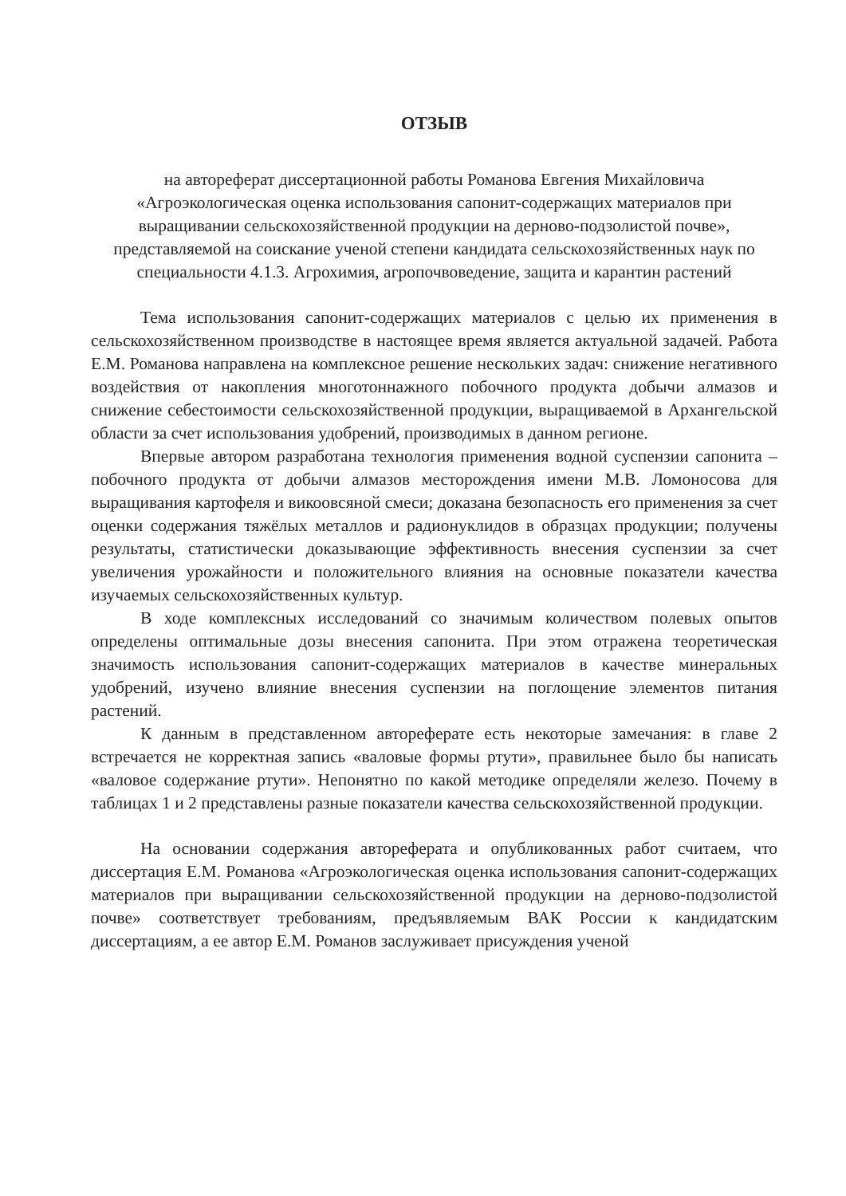ОТЗЫВ
на автореферат диссертационной работы Романова Евгения Михайловича «Агроэкологическая оценка использования сапонит-содержащих материалов при выращивании сельскохозяйственной продукции на дерново-подзолистой почве», представляемой на соискание ученой степени кандидата сельскохозяйственных наук по специальности 4.1.3. Агрохимия, агропочвоведение, защита и карантин растений
Тема использования сапонит-содержащих материалов с целью их применения в сельскохозяйственном производстве в настоящее время является актуальной задачей. Работа Е.М. Романова направлена на комплексное решение нескольких задач: снижение негативного воздействия от накопления многотоннажного побочного продукта добычи алмазов и снижение себестоимости сельскохозяйственной продукции, выращиваемой в Архангельской области за счет использования удобрений, производимых в данном регионе.
Впервые автором разработана технология применения водной суспензии сапонита – побочного продукта от добычи алмазов месторождения имени М.В. Ломоносова для выращивания картофеля и викоовсяной смеси; доказана безопасность его применения за счет оценки содержания тяжёлых металлов и радионуклидов в образцах продукции; получены результаты, статистически доказывающие эффективность внесения суспензии за счет увеличения урожайности и положительного влияния на основные показатели качества изучаемых сельскохозяйственных культур.
В ходе комплексных исследований со значимым количеством полевых опытов определены оптимальные дозы внесения сапонита. При этом отражена теоретическая значимость использования сапонит-содержащих материалов в качестве минеральных удобрений, изучено влияние внесения суспензии на поглощение элементов питания растений.
К данным в представленном автореферате есть некоторые замечания: в главе 2 встречается не корректная запись «валовые формы ртути», правильнее было бы написать «валовое содержание ртути». Непонятно по какой методике определяли железо. Почему в таблицах 1 и 2 представлены разные показатели качества сельскохозяйственной продукции.
На основании содержания автореферата и опубликованных работ считаем, что диссертация Е.М. Романова «Агроэкологическая оценка использования сапонит-содержащих материалов при выращивании сельскохозяйственной продукции на дерново-подзолистой почве» соответствует требованиям, предъявляемым ВАК России к кандидатским диссертациям, а ее автор Е.М. Романов заслуживает присуждения ученой